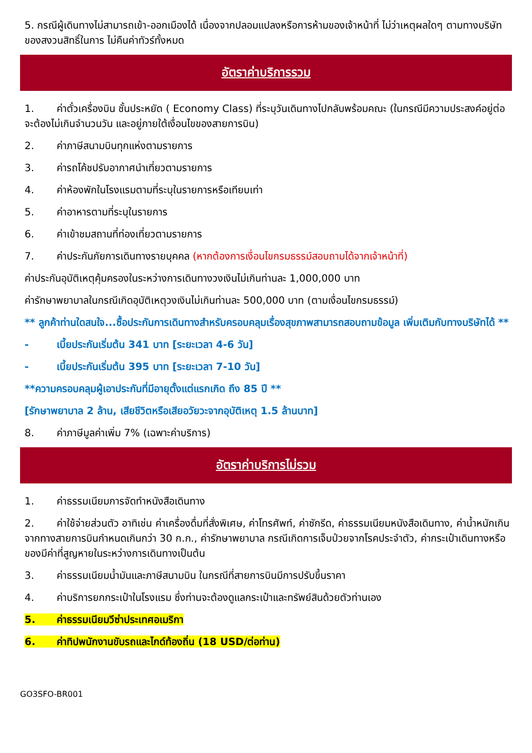5. กรณีผู้เดินทางไม่สามารถเข้า-ออกเมืองได้ เนื่องจากปลอมแปลงหรือการห้ามของเจ้าหน้าที่ ไม่ว่าเหตุผลใดๆ ตามทางบริษัทของสงวนสิทธิ์ในการ ไม่คืนค่าทัวร์ทั้งหมด
อัตราค่าบริการรวม
1. ค่าตั๋วเครื่องบิน ชั้นประหยัด ( Economy Class) ที่ระบุวันเดินทางไปกลับพร้อมคณะ (ในกรณีมีความประสงค์อยู่ต่อ จะต้องไม่เกินจำนวนวัน และอยู่ภายใต้เงื่อนไขของสายการบิน)
2. ค่าภาษีสนามบินทุกแห่งตามรายการ
3. ค่ารถโค้ชปรับอากาศนำเที่ยวตามรายการ
4. ค่าห้องพักในโรงแรมตามที่ระบุในรายการหรือเทียบเท่า
5. ค่าอาหารตามที่ระบุในรายการ
6. ค่าเข้าชมสถานที่ท่องเที่ยวตามรายการ
7. ค่าประกันภัยการเดินทางรายบุคคล (หากต้องการเงื่อนไขกรมธรรม์สอบถามได้จากเจ้าหน้าที่)
ค่าประกันอุบัติเหตุคุ้มครองในระหว่างการเดินทางวงเงินไม่เกินท่านละ 1,000,000 บาท
ค่ารักษาพยาบาลในกรณีเกิดอุบัติเหตุวงเงินไม่เกินท่านละ 500,000 บาท (ตามเงื่อนไขกรมธรรม์)
** ลูกค้าท่านใดสนใจ...ซื้อประกันการเดินทางสำหรับครอบคลุมเรื่องสุขภาพสามารถสอบถามข้อมูล เพิ่มเติมกับทางบริษัทได้ **
- เบี้ยประกันเริ่มต้น 341 บาท [ระยะเวลา 4-6 วัน]
- เบี้ยประกันเริ่มต้น 395 บาท [ระยะเวลา 7-10 วัน]
**ความครอบคลุมผู้เอาประกันที่มีอายุตั้งแต่แรกเกิด ถึง 85 ปี **
[รักษาพยาบาล 2 ล้าน, เสียชีวิตหรือเสียอวัยวะจากอุบัติเหตุ 1.5 ล้านบาท]
8. ค่าภาษีมูลค่าเพิ่ม 7% (เฉพาะค่าบริการ)
อัตราค่าบริการไม่รวม
1. ค่าธรรมเนียมการจัดทำหนังสือเดินทาง
2. ค่าใช้จ่ายส่วนตัว อาทิเช่น ค่าเครื่องดื่มที่สั่งพิเศษ, ค่าโทรศัพท์, ค่าซักรีด, ค่าธรรมเนียมหนังสือเดินทาง, ค่าน้ำหนักเกินจากทางสายการบินกำหนดเกินกว่า 30 ก.ก., ค่ารักษาพยาบาล กรณีเกิดการเจ็บป่วยจากโรคประจำตัว, ค่ากระเป๋าเดินทางหรือของมีค่าที่สูญหายในระหว่างการเดินทางเป็นต้น
3. ค่าธรรมเนียมน้ำมันและภาษีสนามบิน ในกรณีที่สายการบินมีการปรับขึ้นราคา
4. ค่าบริการยกกระเป๋าในโรงแรม ซึ่งท่านจะต้องดูแลกระเป๋าและทรัพย์สินด้วยตัวท่านเอง
5. ค่าธรรมเนียมวีซ่าประเทศอเมริกา
6. ค่าทิปพนักงานขับรถและไกด์ท้องถิ่น (18 USD/ต่อท่าน)
GO3SFO-BR001